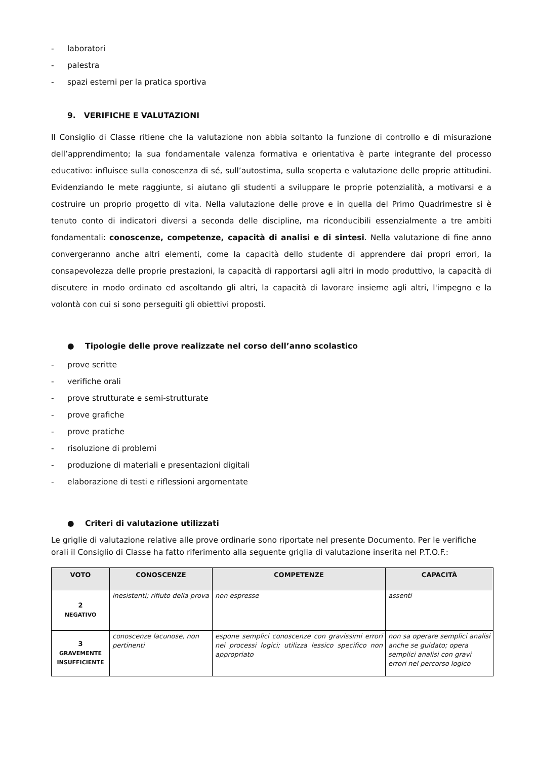- laboratori
- palestra
- spazi esterni per la pratica sportiva
9. VERIFICHE E VALUTAZIONI
Il Consiglio di Classe ritiene che la valutazione non abbia soltanto la funzione di controllo e di misurazione dell’apprendimento; la sua fondamentale valenza formativa e orientativa è parte integrante del processo educativo: influisce sulla conoscenza di sé, sull’autostima, sulla scoperta e valutazione delle proprie attitudini. Evidenziando le mete raggiunte, si aiutano gli studenti a sviluppare le proprie potenzialità, a motivarsi e a costruire un proprio progetto di vita. Nella valutazione delle prove e in quella del Primo Quadrimestre si è tenuto conto di indicatori diversi a seconda delle discipline, ma riconducibili essenzialmente a tre ambiti fondamentali: conoscenze, competenze, capacità di analisi e di sintesi. Nella valutazione di fine anno convergeranno anche altri elementi, come la capacità dello studente di apprendere dai propri errori, la consapevolezza delle proprie prestazioni, la capacità di rapportarsi agli altri in modo produttivo, la capacità di discutere in modo ordinato ed ascoltando gli altri, la capacità di lavorare insieme agli altri, l'impegno e la volontà con cui si sono perseguiti gli obiettivi proposti.
● Tipologie delle prove realizzate nel corso dell’anno scolastico
- prove scritte
- verifiche orali
- prove strutturate e semi-strutturate
- prove grafiche
- prove pratiche
- risoluzione di problemi
- produzione di materiali e presentazioni digitali
- elaborazione di testi e riflessioni argomentate
● Criteri di valutazione utilizzati
Le griglie di valutazione relative alle prove ordinarie sono riportate nel presente Documento. Per le verifiche orali il Consiglio di Classe ha fatto riferimento alla seguente griglia di valutazione inserita nel P.T.O.F.:
| VOTO | CONOSCENZE | COMPETENZE | CAPACITÀ |
| --- | --- | --- | --- |
| 2 NEGATIVO | inesistenti; rifiuto della prova | non espresse | assenti |
| 3 GRAVEMENTE INSUFFICIENTE | conoscenze lacunose, non pertinenti | espone semplici conoscenze con gravissimi errori nei processi logici; utilizza lessico specifico non appropriato | non sa operare semplici analisi anche se guidato; opera semplici analisi con gravi errori nel percorso logico |